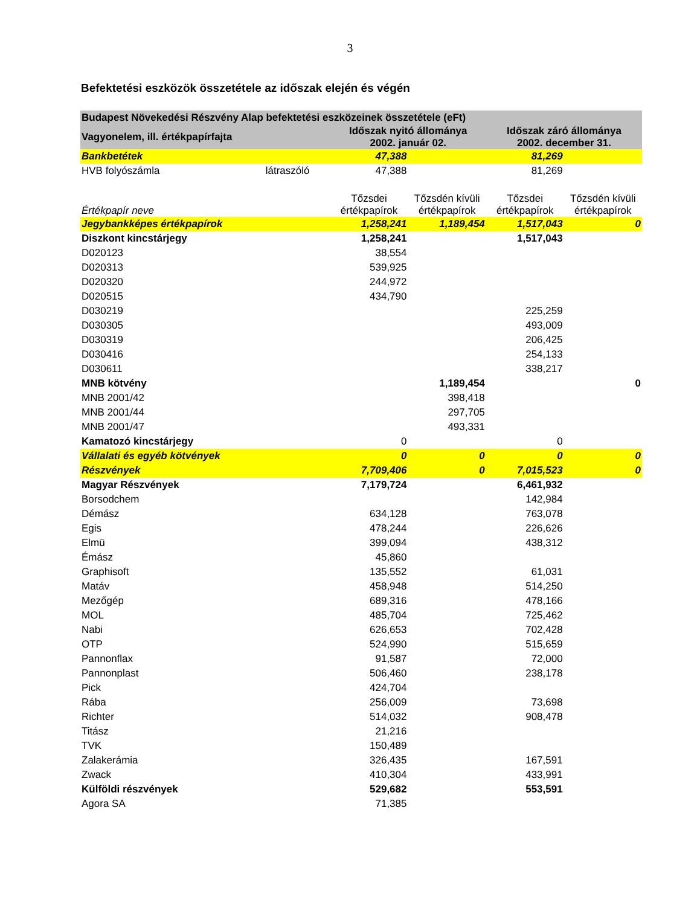3
Befektetési eszközök összetétele az időszak elején és végén
| Budapest Növekedési Részvény Alap befektetési eszközeinek összetétele (eFt) | | | | | |
| --- | --- | --- | --- | --- | --- |
| Vagyonelem, ill. értékpapírfajta | | Időszak nyitó állománya 2002. január 02. | | Időszak záró állománya 2002. december 31. | |
| Bankbetétek | | 47,388 | | 81,269 | |
| HVB folyószámla | látraszóló | 47,388 | | 81,269 | |
| Értékpapír neve | | Tőzsdei értékpapírok | Tőzsdén kívüli értékpapírok | Tőzsdei értékpapírok | Tőzsdén kívüli értékpapírok |
| Jegybankképes értékpapírok | | 1,258,241 | 1,189,454 | 1,517,043 | 0 |
| Diszkont kincstárjegy | | 1,258,241 | | 1,517,043 | |
| D020123 | | 38,554 | | | |
| D020313 | | 539,925 | | | |
| D020320 | | 244,972 | | | |
| D020515 | | 434,790 | | | |
| D030219 | | | | 225,259 | |
| D030305 | | | | 493,009 | |
| D030319 | | | | 206,425 | |
| D030416 | | | | 254,133 | |
| D030611 | | | | 338,217 | |
| MNB kötvény | | | 1,189,454 | | 0 |
| MNB 2001/42 | | | 398,418 | | |
| MNB 2001/44 | | | 297,705 | | |
| MNB 2001/47 | | | 493,331 | | |
| Kamatozó kincstárjegy | | 0 | | 0 | |
| Vállalati és egyéb kötvények | | 0 | 0 | 0 | 0 |
| Részvények | | 7,709,406 | 0 | 7,015,523 | 0 |
| Magyar Részvények | | 7,179,724 | | 6,461,932 | |
| Borsodchem | | | | 142,984 | |
| Démász | | 634,128 | | 763,078 | |
| Egis | | 478,244 | | 226,626 | |
| Elmü | | 399,094 | | 438,312 | |
| Émász | | 45,860 | | | |
| Graphisoft | | 135,552 | | 61,031 | |
| Matáv | | 458,948 | | 514,250 | |
| Mezőgép | | 689,316 | | 478,166 | |
| MOL | | 485,704 | | 725,462 | |
| Nabi | | 626,653 | | 702,428 | |
| OTP | | 524,990 | | 515,659 | |
| Pannonflax | | 91,587 | | 72,000 | |
| Pannonplast | | 506,460 | | 238,178 | |
| Pick | | 424,704 | | | |
| Rába | | 256,009 | | 73,698 | |
| Richter | | 514,032 | | 908,478 | |
| Titász | | 21,216 | | | |
| TVK | | 150,489 | | | |
| Zalakerámia | | 326,435 | | 167,591 | |
| Zwack | | 410,304 | | 433,991 | |
| Külföldi részvények | | 529,682 | | 553,591 | |
| Agora SA | | 71,385 | | | |